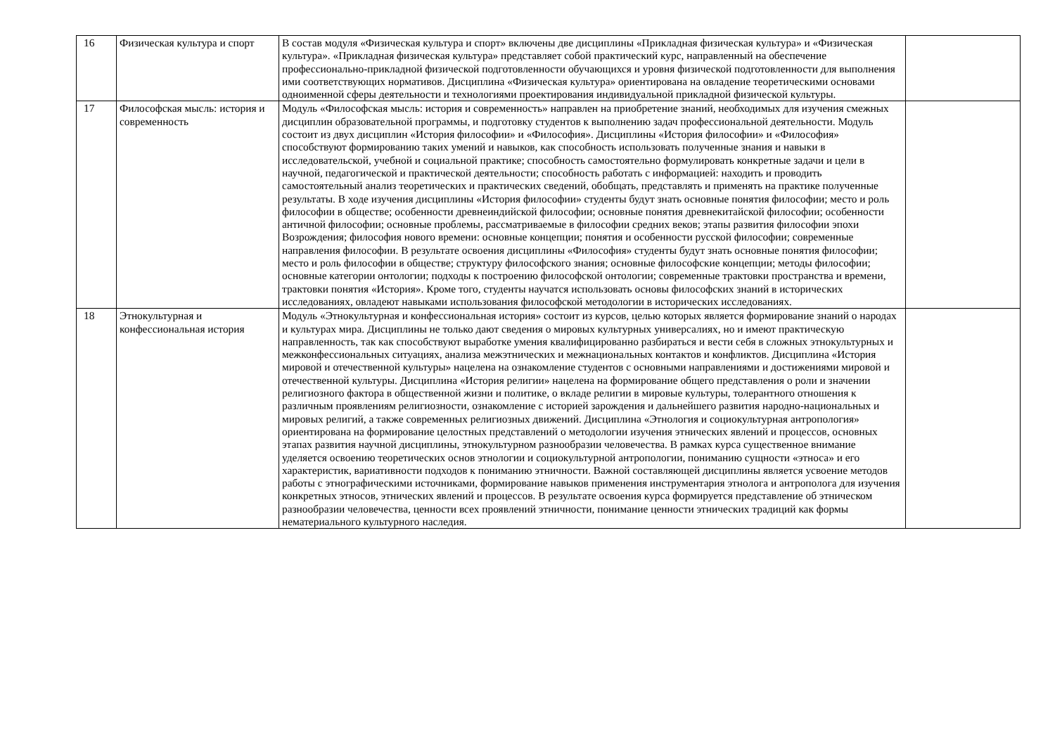| 16 | Физическая культура и спорт | В состав модуля «Физическая культура и спорт» включены две дисциплины «Прикладная физическая культура» и «Физическая культура». «Прикладная физическая культура» представляет собой практический курс, направленный на обеспечение профессионально-прикладной физической подготовленности обучающихся и уровня физической подготовленности для выполнения ими соответствующих нормативов. Дисциплина «Физическая культура» ориентирована на овладение теоретическими основами одноименной сферы деятельности и технологиями проектирования индивидуальной прикладной физической культуры. | |
| 17 | Философская мысль: история и современность | Модуль «Философская мысль: история и современность» направлен на приобретение знаний, необходимых для изучения смежных дисциплин образовательной программы, и подготовку студентов к выполнению задач профессиональной деятельности. Модуль состоит из двух дисциплин «История философии» и «Философия». Дисциплины «История философии» и «Философия» способствуют формированию таких умений и навыков, как способность использовать полученные знания и навыки в исследовательской, учебной и социальной практике; способность самостоятельно формулировать конкретные задачи и цели в научной, педагогической и практической деятельности; способность работать с информацией: находить и проводить самостоятельный анализ теоретических и практических сведений, обобщать, представлять и применять на практике полученные результаты. В ходе изучения дисциплины «История философии» студенты будут знать основные понятия философии; место и роль философии в обществе; особенности древнеиндийской философии; основные понятия древнекитайской философии; особенности античной философии; основные проблемы, рассматриваемые в философии средних веков; этапы развития философии эпохи Возрождения; философия нового времени: основные концепции; понятия и особенности русской философии; современные направления философии. В результате освоения дисциплины «Философия» студенты будут знать основные понятия философии; место и роль философии в обществе; структуру философского знания; основные философские концепции; методы философии; основные категории онтологии; подходы к построению философской онтологии; современные трактовки пространства и времени, трактовки понятия «История». Кроме того, студенты научатся использовать основы философских знаний в исторических исследованиях, овладеют навыками использования философской методологии в исторических исследованиях. | |
| 18 | Этнокультурная и конфессиональная история | Модуль «Этнокультурная и конфессиональная история» состоит из курсов, целью которых является формирование знаний о народах и культурах мира. Дисциплины не только дают сведения о мировых культурных универсалиях, но и имеют практическую направленность, так как способствуют выработке умения квалифицированно разбираться и вести себя в сложных этнокультурных и межконфессиональных ситуациях, анализа межэтнических и межнациональных контактов и конфликтов. Дисциплина «История мировой и отечественной культуры» нацелена на ознакомление студентов с основными направлениями и достижениями мировой и отечественной культуры. Дисциплина «История религии» нацелена на формирование общего представления о роли и значении религиозного фактора в общественной жизни и политике, о вкладе религии в мировые культуры, толерантного отношения к различным проявлениям религиозности, ознакомление с историей зарождения и дальнейшего развития народно-национальных и мировых религий, а также современных религиозных движений. Дисциплина «Этнология и социокультурная антропология» ориентирована на формирование целостных представлений о методологии изучения этнических явлений и процессов, основных этапах развития научной дисциплины, этнокультурном разнообразии человечества. В рамках курса существенное внимание уделяется освоению теоретических основ этнологии и социокультурной антропологии, пониманию сущности «этноса» и его характеристик, вариативности подходов к пониманию этничности. Важной составляющей дисциплины является усвоение методов работы с этнографическими источниками, формирование навыков применения инструментария этнолога и антрополога для изучения конкретных этносов, этнических явлений и процессов. В результате освоения курса формируется представление об этническом разнообразии человечества, ценности всех проявлений этничности, понимание ценности этнических традиций как формы нематериального культурного наследия. | |